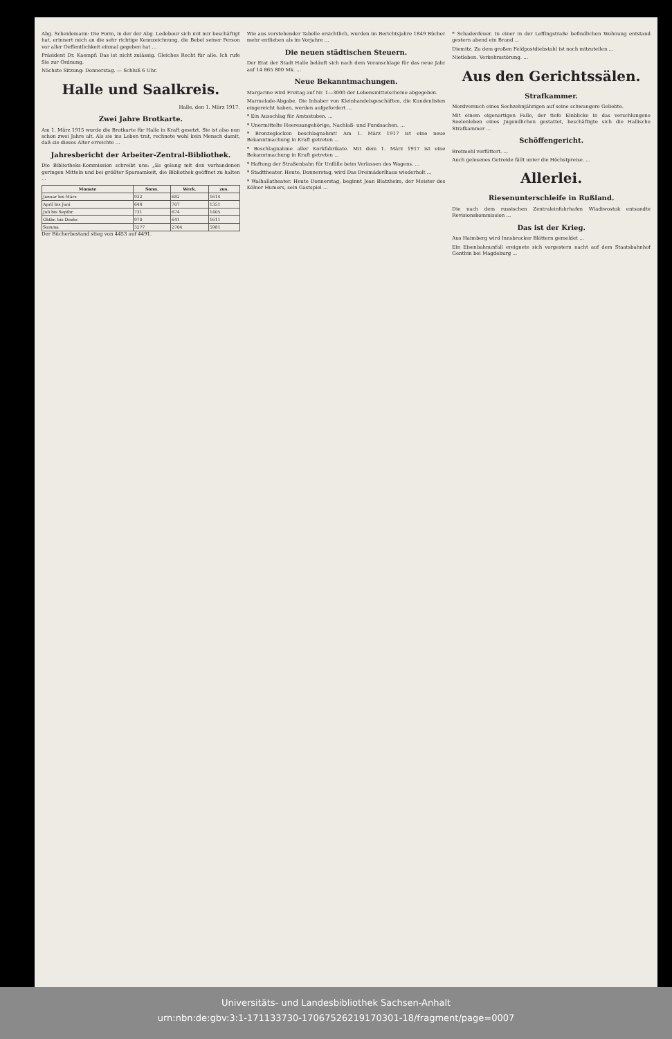Abg. Scheidemann: Die Form, in der der Abg. Ledebour sich mit mir beschäftigt hat, erinnert mich an die sehr richtige Kennzeichnung, die Bebel seiner Person vor aller Oeffentlichkeit einmal gegeben hat ...
Präsident Dr. Kaempf: Das ist nicht zulässig. Gleiches Recht für alle. Ich rufe Sie zur Ordnung.
Nächste Sitzung: Donnerstag. — Schluß 6 Uhr.
Halle und Saalkreis.
Halle, den 1. März 1917.
Zwei Jahre Brotkarte.
Am 1. März 1915 wurde die Brotkarte für Halle in Kraft gesetzt. Sie ist also nun schon zwei Jahre alt. Als sie ins Leben trat, rechnete wohl kein Mensch damit, daß sie dieses Alter erreichte ...
Jahresbericht der Arbeiter-Zentral-Bibliothek.
Die Bibliotheks-Kommission schreibt uns: „Es gelang mit den vorhandenen geringen Mitteln und bei größter Sparsamkeit, die Bibliothek geöffnet zu halten ...
| Monate | Sonn. | Werk. | zus. |
| --- | --- | --- | --- |
| Januar bis März | 932 | 682 | 1614 |
| April bis Juni | 644 | 707 | 1351 |
| Juli bis Septbr. | 731 | 674 | 1405 |
| Oktbr. bis Dezbr. | 970 | 641 | 1611 |
| Summa | 3277 | 2704 | 5981 |
Der Bücherbestand stieg von 4453 auf 4491.
Wie aus vorstehender Tabelle ersichtlich, wurden im Berichtsjahre 1849 Bücher mehr entliehen als im Vorjahre ...
Die neuen städtischen Steuern.
Der Etat der Stadt Halle beläuft sich nach dem Voranschlage für das neue Jahr auf 14 865 800 Mk. ...
Neue Bekanntmachungen.
Margarine wird Freitag auf Nr. 1—3000 der Lebensmittelscheine abgegeben.
Marmelade-Abgabe. Die Inhaber von Kleinhandelsgeschäften, die Kundenlisten eingereicht haben, werden aufgefordert ...
* Ein Ausschlag für Amtsstuben. ...
* Unermittelte Heeresangehörige, Nachlaß- und Fundsachen. ...
* Bronzeglocken beschlagnahmt! Am 1. März 1917 ist eine neue Bekanntmachung in Kraft getreten ...
* Beschlagnahme aller Korkfabrikate. Mit dem 1. März 1917 ist eine Bekanntmachung in Kraft getreten ...
* Haftung der Straßenbahn für Unfälle beim Verlassen des Wagens. ...
* Stadttheater. Heute, Donnerstag, wird Das Dreimäderlhaus wiederholt ...
* Walhallatheater. Heute Donnerstag, beginnt Jean Blatzheim, der Meister des Kölner Humors, sein Gastspiel ...
* Schadenfeuer. In einer in der Leffingstraße befindlichen Wohnung entstand gestern abend ein Brand ...
Diemitz. Zu dem großen Feldpostdiebstahl ist noch mitzuteilen ...
Nietleben. Verkehrsstörung. ...
Aus den Gerichtssälen.
Strafkammer.
Mordversuch eines Sechzehnjährigen auf seine schwangere Geliebte.
Mit einem eigenartigen Falle, der tiefe Einblicke in das verschlungene Seelenleben eines Jugendlichen gestattet, beschäftigte sich die Hallische Strafkammer ...
Schöffengericht.
Brotmehl verfüttert. ...
Auch gelesenes Getreide fällt unter die Höchstpreise. ...
Allerlei.
Riesenunterschleife in Rußland.
Die nach dem russischen Zentraleinfuhrhafen Wladiwostok entsandte Revisionskommission ...
Das ist der Krieg.
Aus Haimberg wird Innsbrucker Blättern gemeldet ...
Ein Eisenbahnunfall ereignete sich vorgestern nacht auf dem Staatsbahnhof Genthin bei Magdeburg ...
Universitäts- und Landesbibliothek Sachsen-Anhalt
urn:nbn:de:gbv:3:1-171133730-17067526219170301-18/fragment/page=0007